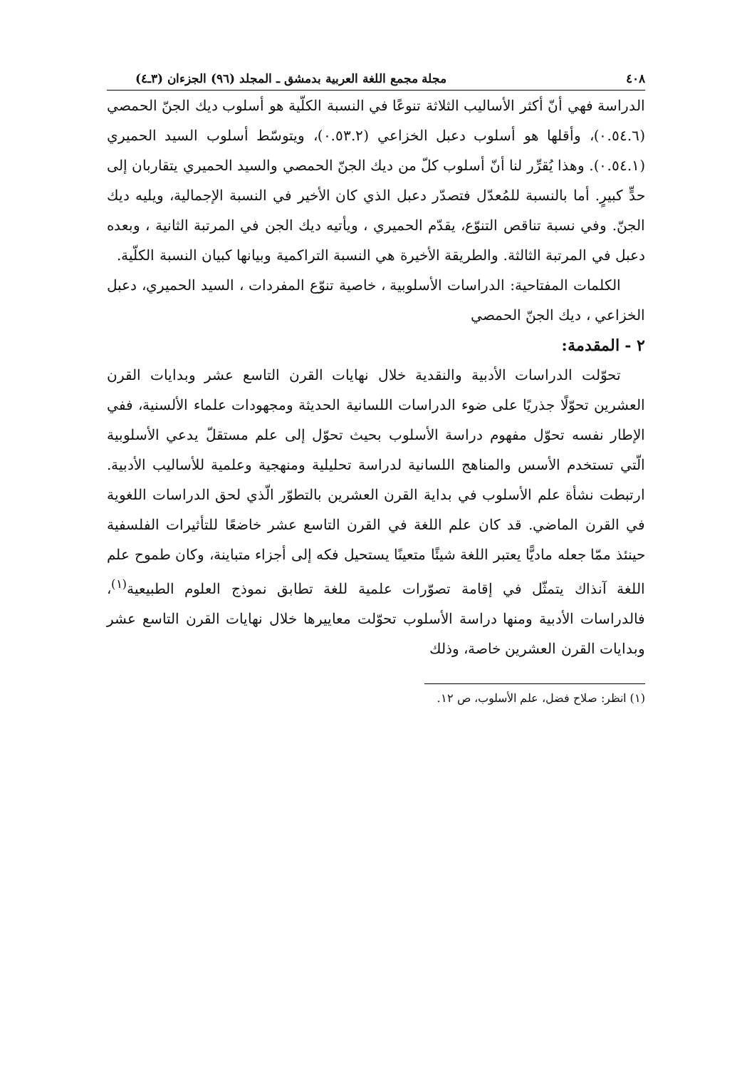٤٠٨ مجلة مجمع اللغة العربية بدمشق ـ المجلد (٩٦) الجزءان (٣ـ٤)
الدراسة فهي أنّ أكثر الأساليب الثلاثة تنوعًا في النسبة الكلّية هو أسلوب ديك الجنّ الحمصي (٠.٥٤.٦)، وأقلها هو أسلوب دعبل الخزاعي (٠.٥٣.٢)، ويتوسّط أسلوب السيد الحميري (٠.٥٤.١). وهذا يُقرِّر لنا أنّ أسلوب كلّ من ديك الجنّ الحمصي والسيد الحميري يتقاربان إلى حدٍّ كبيرٍ. أما بالنسبة للمُعدّل فتصدّر دعبل الذي كان الأخير في النسبة الإجمالية، ويليه ديك الجنّ. وفي نسبة تناقص التنوّع، يقدّم الحميري ، ويأتيه ديك الجن في المرتبة الثانية ، وبعده دعبل في المرتبة الثالثة. والطريقة الأخيرة هي النسبة التراكمية وبيانها كبيان النسبة الكلّية.
الكلمات المفتاحية: الدراسات الأسلوبية ، خاصية تنوّع المفردات ، السيد الحميري، دعبل الخزاعي ، ديك الجنّ الحمصي
٢ - المقدمة:
تحوّلت الدراسات الأدبية والنقدية خلال نهايات القرن التاسع عشر وبدايات القرن العشرين تحوّلًا جذريًا على ضوء الدراسات اللسانية الحديثة ومجهودات علماء الألسنية، ففي الإطار نفسه تحوّل مفهوم دراسة الأسلوب بحيث تحوّل إلى علم مستقلّ يدعي الأسلوبية الّتي تستخدم الأسس والمناهج اللسانية لدراسة تحليلية ومنهجية وعلمية للأساليب الأدبية. ارتبطت نشأة علم الأسلوب في بداية القرن العشرين بالتطوّر الّذي لحق الدراسات اللغوية في القرن الماضي. قد كان علم اللغة في القرن التاسع عشر خاضعًا للتأثيرات الفلسفية حينئذ ممّا جعله ماديًّا يعتبر اللغة شيئًا متعينًا يستحيل فكه إلى أجزاء متباينة، وكان طموح علم اللغة آنذاك يتمثّل في إقامة تصوّرات علمية للغة تطابق نموذج العلوم الطبيعية<sup>(١)</sup>، فالدراسات الأدبية ومنها دراسة الأسلوب تحوّلت معاييرها خلال نهايات القرن التاسع عشر وبدايات القرن العشرين خاصة، وذلك
(١) انظر: صلاح فضل، علم الأسلوب، ص ١٢.